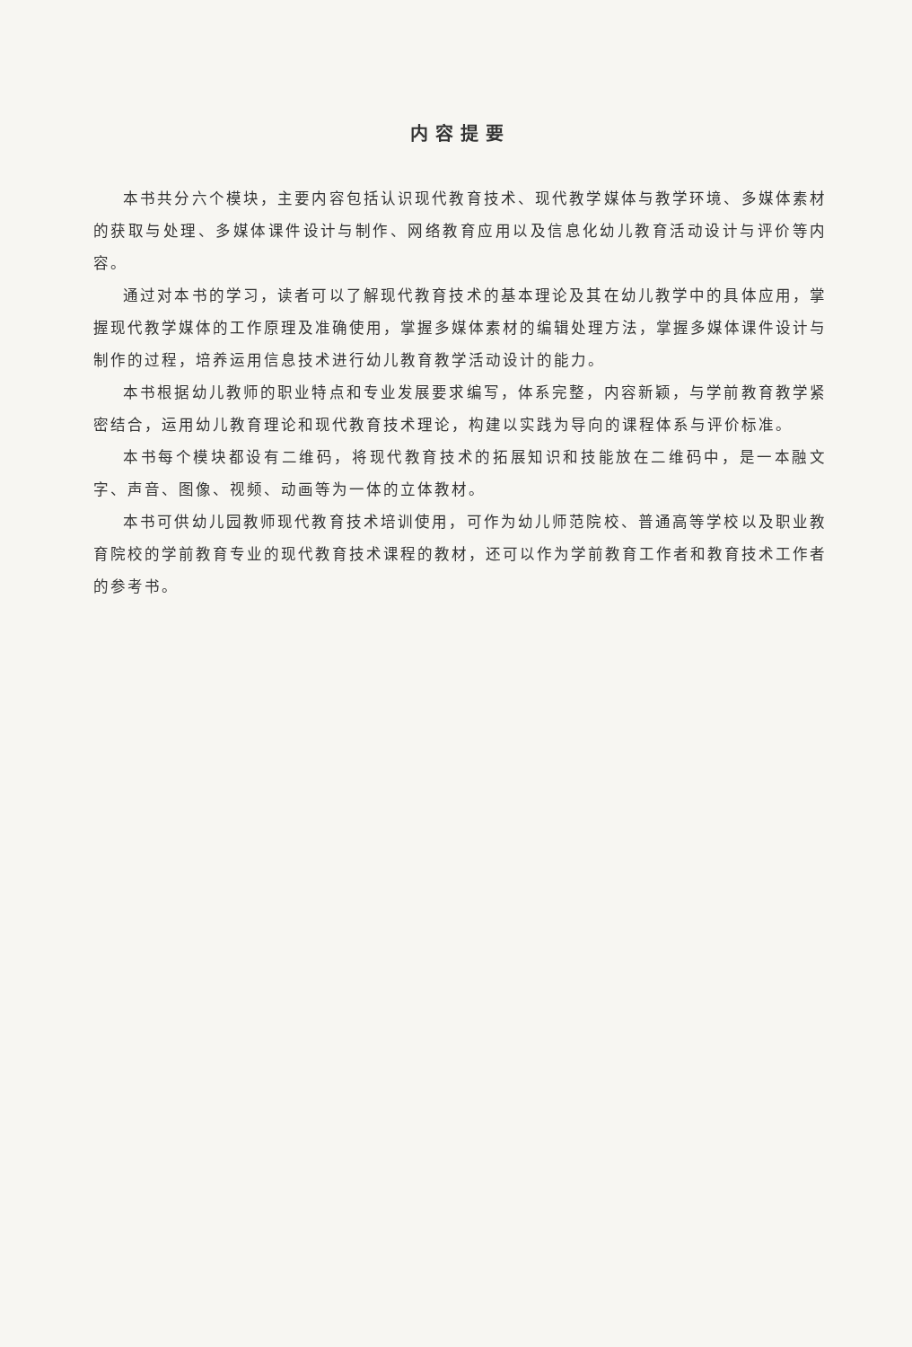内容提要
本书共分六个模块，主要内容包括认识现代教育技术、现代教学媒体与教学环境、多媒体素材的获取与处理、多媒体课件设计与制作、网络教育应用以及信息化幼儿教育活动设计与评价等内容。
通过对本书的学习，读者可以了解现代教育技术的基本理论及其在幼儿教学中的具体应用，掌握现代教学媒体的工作原理及准确使用，掌握多媒体素材的编辑处理方法，掌握多媒体课件设计与制作的过程，培养运用信息技术进行幼儿教育教学活动设计的能力。
本书根据幼儿教师的职业特点和专业发展要求编写，体系完整，内容新颖，与学前教育教学紧密结合，运用幼儿教育理论和现代教育技术理论，构建以实践为导向的课程体系与评价标准。
本书每个模块都设有二维码，将现代教育技术的拓展知识和技能放在二维码中，是一本融文字、声音、图像、视频、动画等为一体的立体教材。
本书可供幼儿园教师现代教育技术培训使用，可作为幼儿师范院校、普通高等学校以及职业教育院校的学前教育专业的现代教育技术课程的教材，还可以作为学前教育工作者和教育技术工作者的参考书。